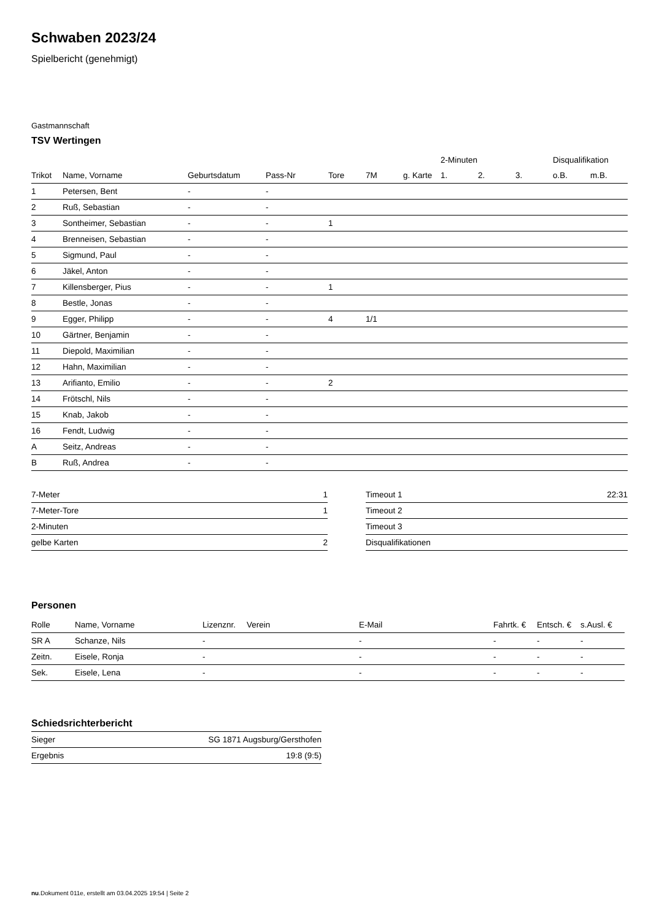Schwaben 2023/24
Spielbericht (genehmigt)
Gastmannschaft
TSV Wertingen
| | | | | | | | 2-Minuten | | | Disqualifikation | |
| --- | --- | --- | --- | --- | --- | --- | --- | --- | --- | --- | --- |
| Trikot | Name, Vorname | Geburtsdatum | Pass-Nr | Tore | 7M | g. Karte | 1. | 2. | 3. | o.B. | m.B. |
| 1 | Petersen, Bent | - | - | | | | | | | | |
| 2 | Ruß, Sebastian | - | - | | | | | | | | |
| 3 | Sontheimer, Sebastian | - | - | 1 | | | | | | | |
| 4 | Brenneisen, Sebastian | - | - | | | | | | | | |
| 5 | Sigmund, Paul | - | - | | | | | | | | |
| 6 | Jäkel, Anton | - | - | | | | | | | | |
| 7 | Killensberger, Pius | - | - | 1 | | | | | | | |
| 8 | Bestle, Jonas | - | - | | | | | | | | |
| 9 | Egger, Philipp | - | - | 4 | 1/1 | | | | | | |
| 10 | Gärtner, Benjamin | - | - | | | | | | | | |
| 11 | Diepold, Maximilian | - | - | | | | | | | | |
| 12 | Hahn, Maximilian | - | - | | | | | | | | |
| 13 | Arifianto, Emilio | - | - | 2 | | | | | | | |
| 14 | Frötschl, Nils | - | - | | | | | | | | |
| 15 | Knab, Jakob | - | - | | | | | | | | |
| 16 | Fendt, Ludwig | - | - | | | | | | | | |
| A | Seitz, Andreas | - | - | | | | | | | | |
| B | Ruß, Andrea | - | - | | | | | | | | |
| 7-Meter | 1 |
| 7-Meter-Tore | 1 |
| 2-Minuten | |
| gelbe Karten | 2 |
| Timeout 1 | 22:31 |
| Timeout 2 | |
| Timeout 3 | |
| Disqualifikationen | |
Personen
| Rolle | Name, Vorname | Lizenznr. | Verein | E-Mail | Fahrtk. € | Entsch. € | s.Ausl. € |
| --- | --- | --- | --- | --- | --- | --- | --- |
| SR A | Schanze, Nils | - | | - | - | - | - |
| Zeitn. | Eisele, Ronja | - | | - | - | - | - |
| Sek. | Eisele, Lena | - | | - | - | - | - |
Schiedsrichterbericht
| Sieger | SG 1871 Augsburg/Gersthofen |
| Ergebnis | 19:8 (9:5) |
nu.Dokument 011e, erstellt am 03.04.2025 19:54 | Seite 2